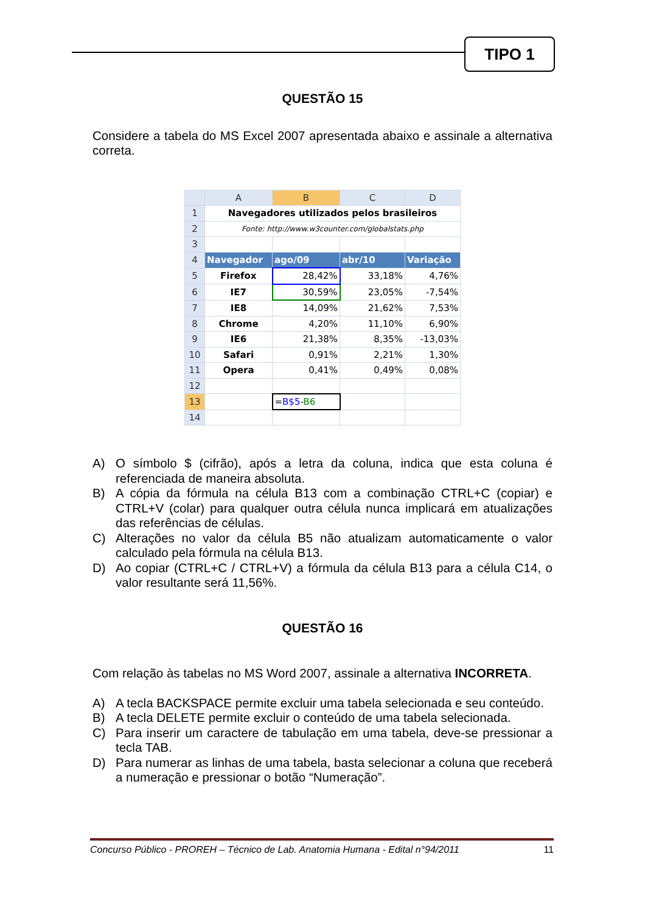TIPO 1
QUESTÃO 15
Considere a tabela do MS Excel 2007 apresentada abaixo e assinale a alternativa correta.
| | A | B | C | D |
| --- | --- | --- | --- | --- |
| 1 | Navegadores utilizados pelos brasileiros | | | |
| 2 | Fonte: http://www.w3counter.com/globalstats.php | | | |
| 3 | | | | |
| 4 | Navegador | ago/09 | abr/10 | Variação |
| 5 | Firefox | 28,42% | 33,18% | 4,76% |
| 6 | IE7 | 30,59% | 23,05% | -7,54% |
| 7 | IE8 | 14,09% | 21,62% | 7,53% |
| 8 | Chrome | 4,20% | 11,10% | 6,90% |
| 9 | IE6 | 21,38% | 8,35% | -13,03% |
| 10 | Safari | 0,91% | 2,21% | 1,30% |
| 11 | Opera | 0,41% | 0,49% | 0,08% |
| 12 | | | | |
| 13 | | = B$5 - B6 | | |
| 14 | | | | |
A) O símbolo $ (cifrão), após a letra da coluna, indica que esta coluna é referenciada de maneira absoluta.
B) A cópia da fórmula na célula B13 com a combinação CTRL+C (copiar) e CTRL+V (colar) para qualquer outra célula nunca implicará em atualizações das referências de células.
C) Alterações no valor da célula B5 não atualizam automaticamente o valor calculado pela fórmula na célula B13.
D) Ao copiar (CTRL+C / CTRL+V) a fórmula da célula B13 para a célula C14, o valor resultante será 11,56%.
QUESTÃO 16
Com relação às tabelas no MS Word 2007, assinale a alternativa INCORRETA.
A) A tecla BACKSPACE permite excluir uma tabela selecionada e seu conteúdo.
B) A tecla DELETE permite excluir o conteúdo de uma tabela selecionada.
C) Para inserir um caractere de tabulação em uma tabela, deve-se pressionar a tecla TAB.
D) Para numerar as linhas de uma tabela, basta selecionar a coluna que receberá a numeração e pressionar o botão “Numeração”.
Concurso Público - PROREH – Técnico de Lab. Anatomia Humana - Edital n°94/2011 11